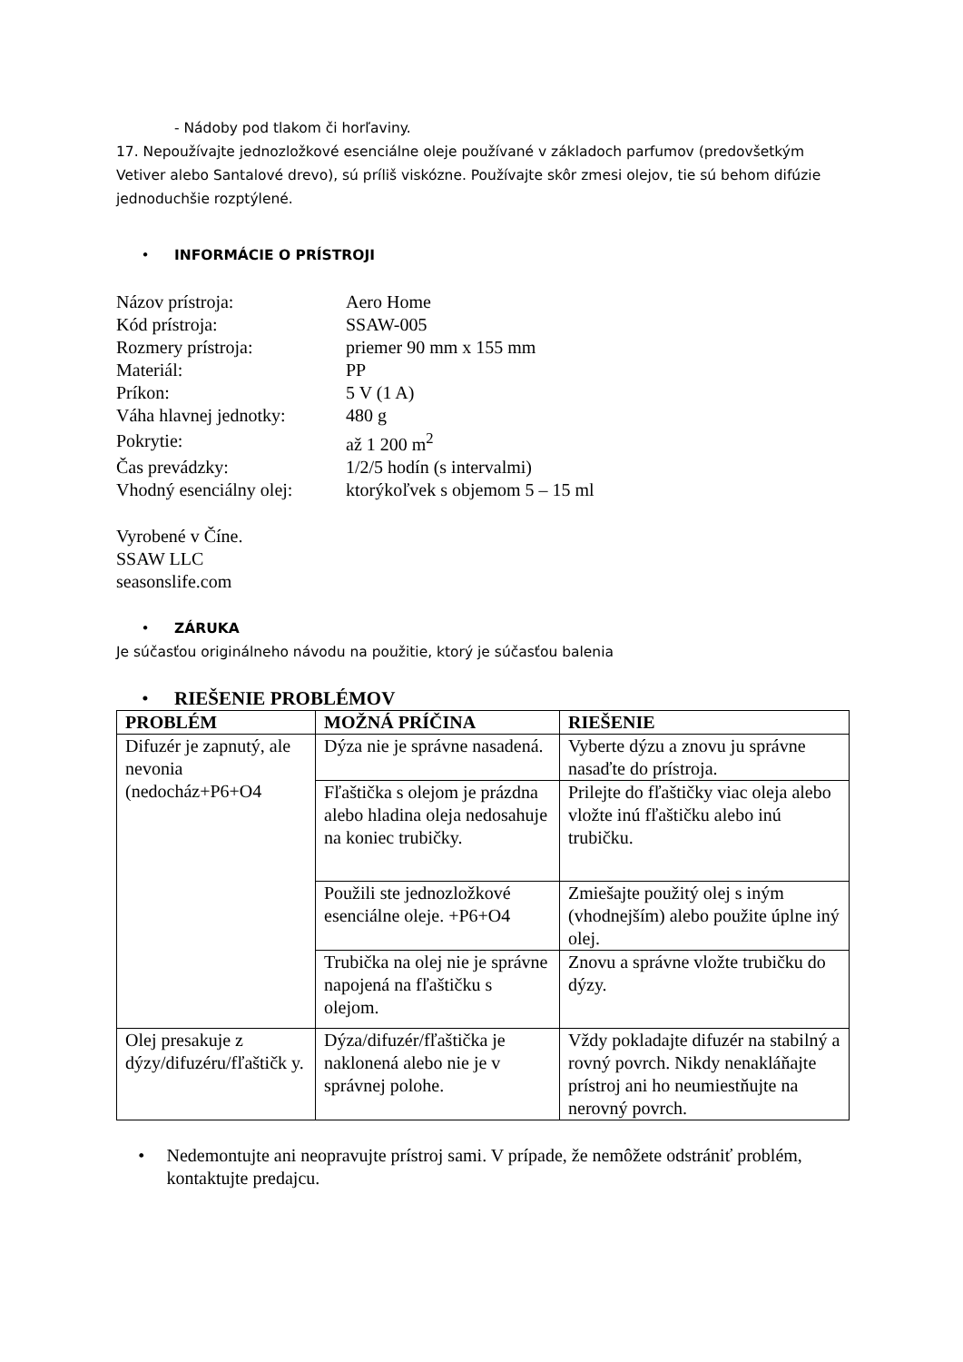- Nádoby pod tlakom či horľaviny.
17. Nepoužívajte jednozložkové esenciálne oleje používané v základoch parfumov (predovšetkým Vetiver alebo Santalové drevo), sú príliš viskózne. Používajte skôr zmesi olejov, tie sú behom difúzie jednoduchšie rozptýlené.
• INFORMÁCIE O PRÍSTROJI
| Názov prístroja: | Aero Home |
| Kód prístroja: | SSAW-005 |
| Rozmery prístroja: | priemer 90 mm x 155 mm |
| Materiál: | PP |
| Príkon: | 5 V (1 A) |
| Váha hlavnej jednotky: | 480 g |
| Pokrytie: | až 1 200 m<sup>2</sup> |
| Čas prevádzky: | 1/2/5 hodín (s intervalmi) |
| Vhodný esenciálny olej: | ktorýkoľvek s objemom 5 – 15 ml |
Vyrobené v Číne.
SSAW LLC
seasonslife.com
• ZÁRUKA
Je súčasťou originálneho návodu na použitie, ktorý je súčasťou balenia
• RIEŠENIE PROBLÉMOV
| PROBLÉM | MOŽNÁ PRÍČINA | RIEŠENIE |
| --- | --- | --- |
| Difuzér je zapnutý, ale nevonia (nedocház+P6+O4 | Dýza nie je správne nasadená. | Vyberte dýzu a znovu ju správne nasaďte do prístroja. |
| | Fľaštička s olejom je prázdna alebo hladina oleja nedosahuje na koniec trubičky. | Prilejte do fľaštičky viac oleja alebo vložte inú fľaštičku alebo inú trubičku. |
| | Použili ste jednozložkové esenciálne oleje. +P6+O4 | Zmiešajte použitý olej s iným (vhodnejším) alebo použite úplne iný olej. |
| | Trubička na olej nie je správne napojená na fľaštičku s olejom. | Znovu a správne vložte trubičku do dýzy. |
| Olej presakuje z dýzy/difuzéru/fľaštičk y. | Dýza/difuzér/fľaštička je naklonená alebo nie je v správnej polohe. | Vždy pokladajte difuzér na stabilný a rovný povrch. Nikdy nenakláňajte prístroj ani ho neumiestňujte na nerovný povrch. |
• Nedemontujte ani neopravujte prístroj sami. V prípade, že nemôžete odstrániť problém, kontaktujte predajcu.